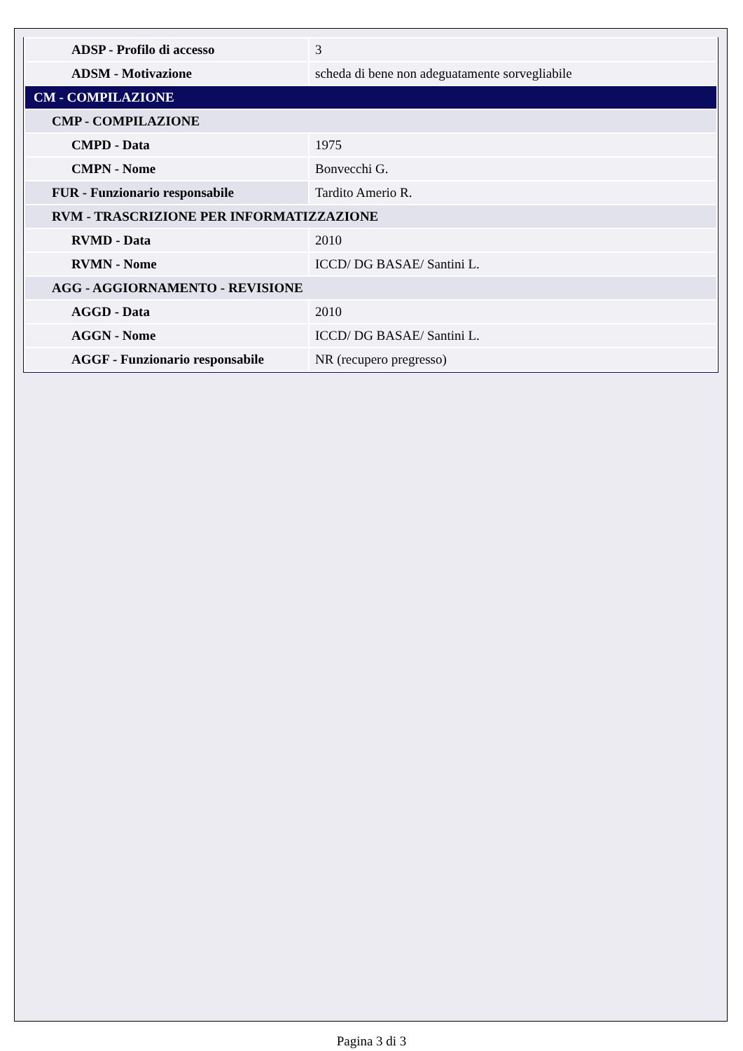| ADSP - Profilo di accesso | 3 |
| ADSM - Motivazione | scheda di bene non adeguatamente sorvegliabile |
| CM - COMPILAZIONE | |
| CMP - COMPILAZIONE | |
| CMPD - Data | 1975 |
| CMPN - Nome | Bonvecchi G. |
| FUR - Funzionario responsabile | Tardito Amerio R. |
| RVM - TRASCRIZIONE PER INFORMATIZZAZIONE | |
| RVMD - Data | 2010 |
| RVMN - Nome | ICCD/ DG BASAE/ Santini L. |
| AGG - AGGIORNAMENTO - REVISIONE | |
| AGGD - Data | 2010 |
| AGGN - Nome | ICCD/ DG BASAE/ Santini L. |
| AGGF - Funzionario responsabile | NR (recupero pregresso) |
Pagina 3 di 3